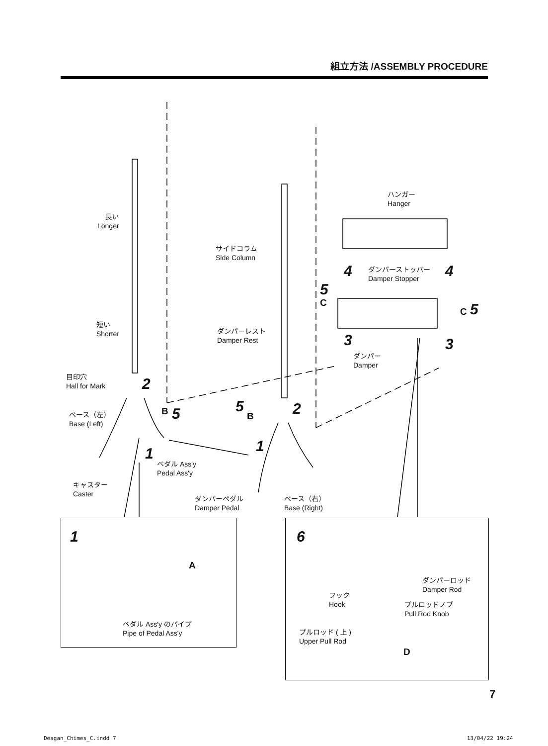組立方法 /ASSEMBLY PROCEDURE
長い
Longer
短い
Shorter
目印穴
Hall for Mark
サイドコラム
Side Column
ダンパーレスト
Damper Rest
ハンガー
Hanger
ダンパーストッパー
Damper Stopper
ダンパー
Damper
ベース（左）
Base (Left)
ペダル Ass'y
Pedal Ass'y
キャスター
Caster
ダンパーペダル
Damper Pedal
ベース（右）
Base (Right)
2
2
1 1
4 4
5
5
5 5
3 3
C
C
B B
1
A
ペダル Ass'y のパイプ
Pipe of Pedal Ass'y
6
ダンパーロッド
Damper Rod
フック
Hook
プルロッドノブ
Pull Rod Knob
プルロッド ( 上 )
Upper Pull Rod
D
7
Deagan_Chimes_C.indd 7 13/04/22 19:24